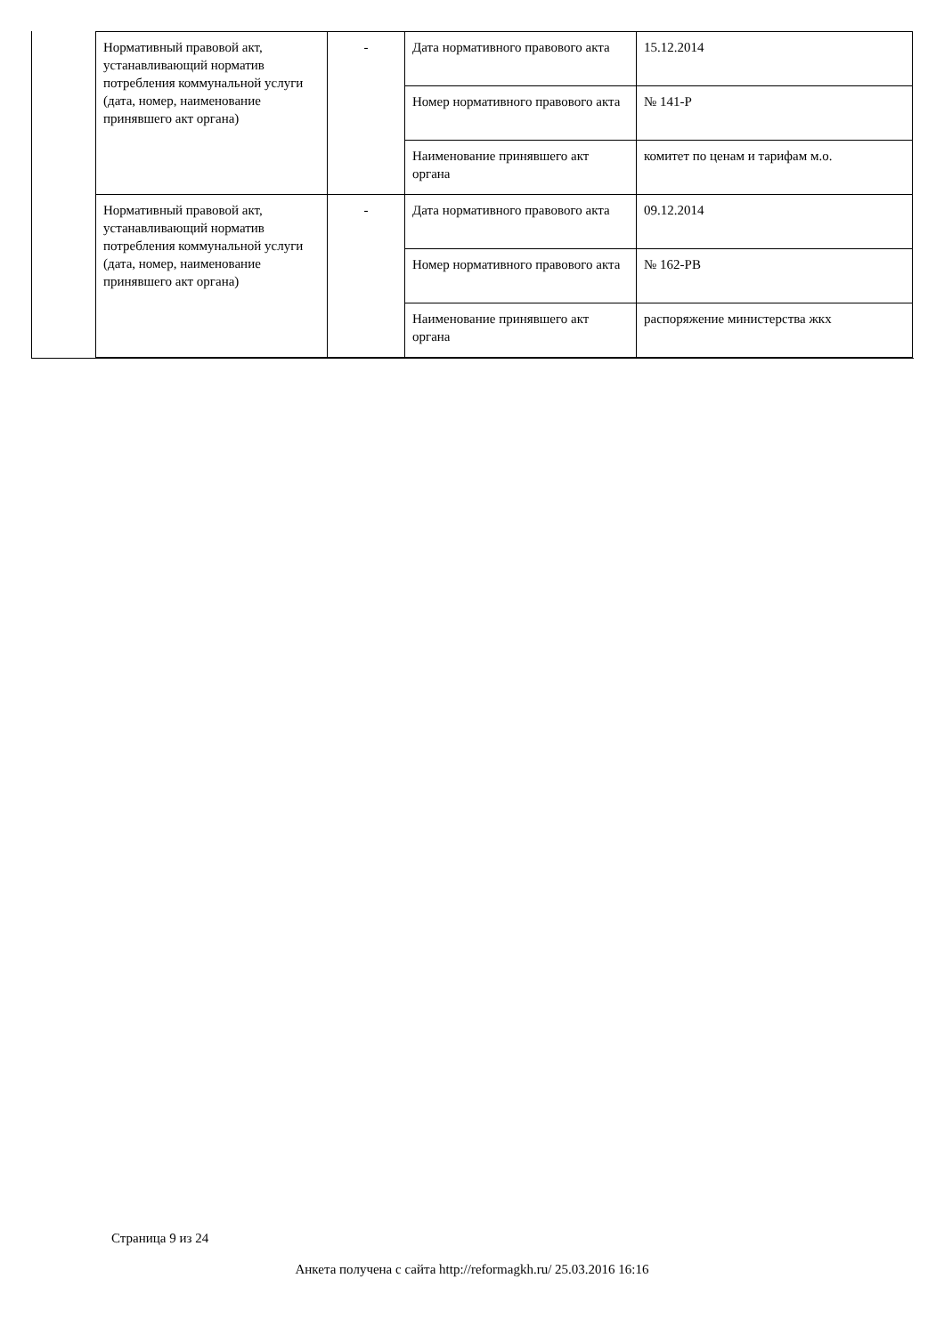| Нормативный правовой акт, устанавливающий норматив потребления коммунальной услуги (дата, номер, наименование принявшего акт органа) | - | Дата нормативного правового акта | 15.12.2014 |
| | | Номер нормативного правового акта | № 141-Р |
| | | Наименование принявшего акт органа | комитет по ценам и тарифам м.о. |
| Нормативный правовой акт, устанавливающий норматив потребления коммунальной услуги (дата, номер, наименование принявшего акт органа) | - | Дата нормативного правового акта | 09.12.2014 |
| | | Номер нормативного правового акта | № 162-РВ |
| | | Наименование принявшего акт органа | распоряжение министерства жкх |
Страница 9 из 24
Анкета получена с сайта http://reformagkh.ru/ 25.03.2016 16:16